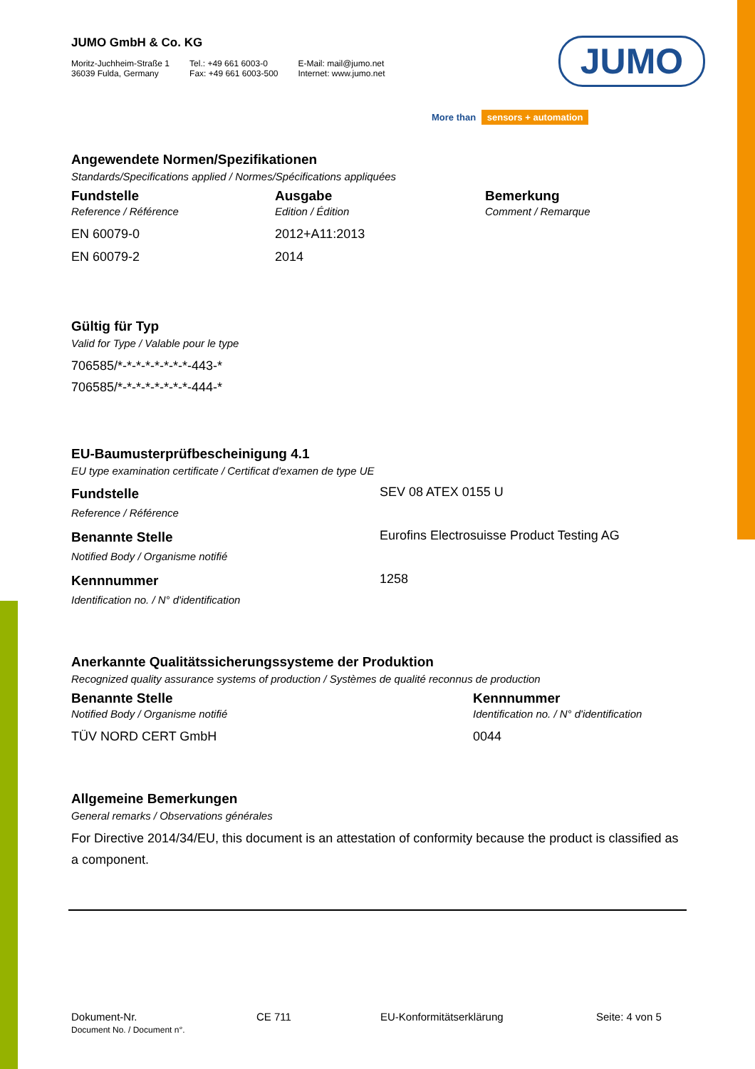JUMO
More than sensors + automation
JUMO GmbH & Co. KG
Moritz-Juchheim-Straße 1
36039 Fulda, Germany
Tel.: +49 661 6003-0
Fax: +49 661 6003-500
E-Mail: mail@jumo.net
Internet: www.jumo.net
Angewendete Normen/Spezifikationen
Standards/Specifications applied / Normes/Spécifications appliquées
| Fundstelle | Ausgabe | Bemerkung |
| --- | --- | --- |
| Reference / Référence | Edition / Édition | Comment / Remarque |
| EN 60079-0 | 2012+A11:2013 | |
| EN 60079-2 | 2014 | |
Gültig für Typ
Valid for Type / Valable pour le type
706585/*-*-*-*-*-*-*-*-443-*
706585/*-*-*-*-*-*-*-*-444-*
EU-Baumusterprüfbescheinigung 4.1
EU type examination certificate / Certificat d'examen de type UE
| Fundstelle | SEV 08 ATEX 0155 U |
| Reference / Référence | |
| Benannte Stelle | Eurofins Electrosuisse Product Testing AG |
| Notified Body / Organisme notifié | |
| Kennnummer | 1258 |
| Identification no. / N° d'identification | |
Anerkannte Qualitätssicherungssysteme der Produktion
Recognized quality assurance systems of production / Systèmes de qualité reconnus de production
| Benannte Stelle | Kennnummer |
| --- | --- |
| Notified Body / Organisme notifié | Identification no. / N° d'identification |
| TÜV NORD CERT GmbH | 0044 |
Allgemeine Bemerkungen
General remarks / Observations générales
For Directive 2014/34/EU, this document is an attestation of conformity because the product is classified as a component.
Dokument-Nr.
Document No. / Document n°.
CE 711 EU-Konformitätserklärung Seite: 4 von 5